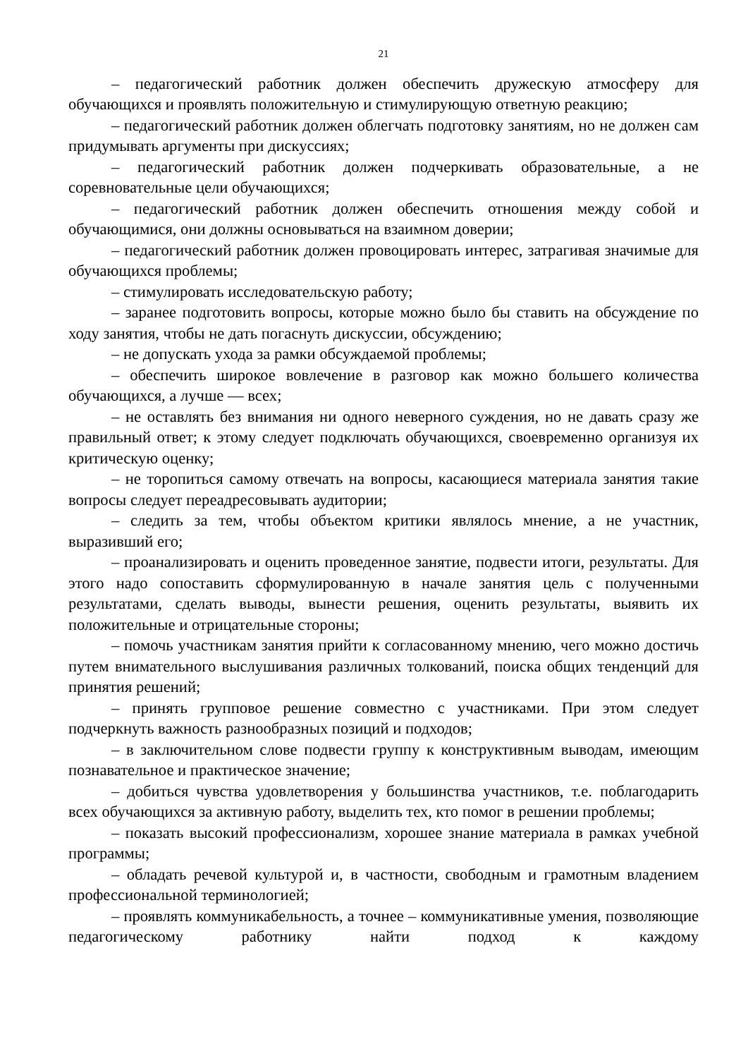21
– педагогический работник должен обеспечить дружескую атмосферу для обучающихся и проявлять положительную и стимулирующую ответную реакцию;
– педагогический работник должен облегчать подготовку занятиям, но не должен сам придумывать аргументы при дискуссиях;
– педагогический работник должен подчеркивать образовательные, а не соревновательные цели обучающихся;
– педагогический работник должен обеспечить отношения между собой и обучающимися, они должны основываться на взаимном доверии;
– педагогический работник должен провоцировать интерес, затрагивая значимые для обучающихся проблемы;
– стимулировать исследовательскую работу;
– заранее подготовить вопросы, которые можно было бы ставить на обсуждение по ходу занятия, чтобы не дать погаснуть дискуссии, обсуждению;
– не допускать ухода за рамки обсуждаемой проблемы;
– обеспечить широкое вовлечение в разговор как можно большего количества обучающихся, а лучше — всех;
– не оставлять без внимания ни одного неверного суждения, но не давать сразу же правильный ответ; к этому следует подключать обучающихся, своевременно организуя их критическую оценку;
– не торопиться самому отвечать на вопросы, касающиеся материала занятия такие вопросы следует переадресовывать аудитории;
– следить за тем, чтобы объектом критики являлось мнение, а не участник, выразивший его;
– проанализировать и оценить проведенное занятие, подвести итоги, результаты. Для этого надо сопоставить сформулированную в начале занятия цель с полученными результатами, сделать выводы, вынести решения, оценить результаты, выявить их положительные и отрицательные стороны;
– помочь участникам занятия прийти к согласованному мнению, чего можно достичь путем внимательного выслушивания различных толкований, поиска общих тенденций для принятия решений;
– принять групповое решение совместно с участниками. При этом следует подчеркнуть важность разнообразных позиций и подходов;
– в заключительном слове подвести группу к конструктивным выводам, имеющим познавательное и практическое значение;
– добиться чувства удовлетворения у большинства участников, т.е. поблагодарить всех обучающихся за активную работу, выделить тех, кто помог в решении проблемы;
– показать высокий профессионализм, хорошее знание материала в рамках учебной программы;
– обладать речевой культурой и, в частности, свободным и грамотным владением профессиональной терминологией;
– проявлять коммуникабельность, а точнее – коммуникативные умения, позволяющие педагогическому работнику найти подход к каждому